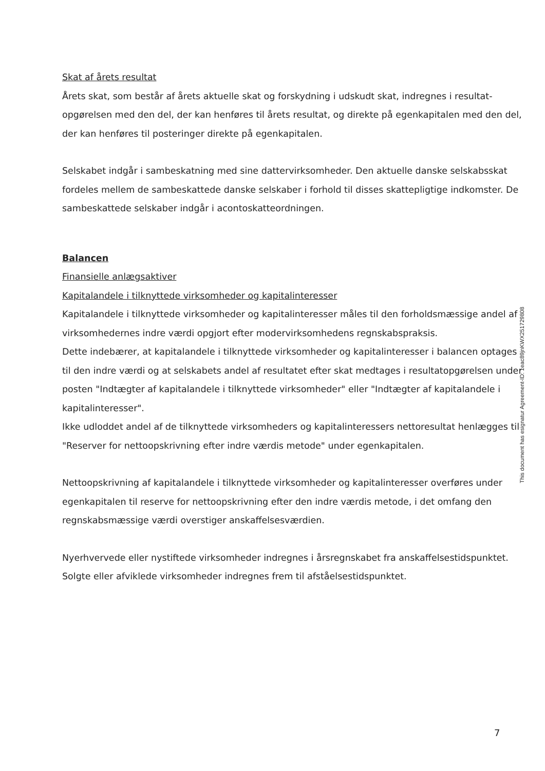Skat af årets resultat
Årets skat, som består af årets aktuelle skat og forskydning i udskudt skat, indregnes i resultat-opgørelsen med den del, der kan henføres til årets resultat, og direkte på egenkapitalen med den del, der kan henføres til posteringer direkte på egenkapitalen.
Selskabet indgår i sambeskatning med sine dattervirksomheder. Den aktuelle danske selskabsskat fordeles mellem de sambeskattede danske selskaber i forhold til disses skattepligtige indkomster. De sambeskattede selskaber indgår i acontoskatteordningen.
Balancen
Finansielle anlægsaktiver
Kapitalandele i tilknyttede virksomheder og kapitalinteresser
Kapitalandele i tilknyttede virksomheder og kapitalinteresser måles til den forholdsmæssige andel af virksomhedernes indre værdi opgjort efter modervirksomhedens regnskabspraksis.
Dette indebærer, at kapitalandele i tilknyttede virksomheder og kapitalinteresser i balancen optages til den indre værdi og at selskabets andel af resultatet efter skat medtages i resultatopgørelsen under posten "Indtægter af kapitalandele i tilknyttede virksomheder" eller "Indtægter af kapitalandele i kapitalinteresser".
Ikke udloddet andel af de tilknyttede virksomheders og kapitalinteressers nettoresultat henlægges til "Reserver for nettoopskrivning efter indre værdis metode" under egenkapitalen.
Nettoopskrivning af kapitalandele i tilknyttede virksomheder og kapitalinteresser overføres under egenkapitalen til reserve for nettoopskrivning efter den indre værdis metode, i det omfang den regnskabsmæssige værdi overstiger anskaffelsesværdien.
Nyerhvervede eller nystiftede virksomheder indregnes i årsregnskabet fra anskaffelsestidspunktet. Solgte eller afviklede virksomheder indregnes frem til afståelsestidspunktet.
This document has esignatur Agreement-ID: 1eac89jnKWX251729808
7